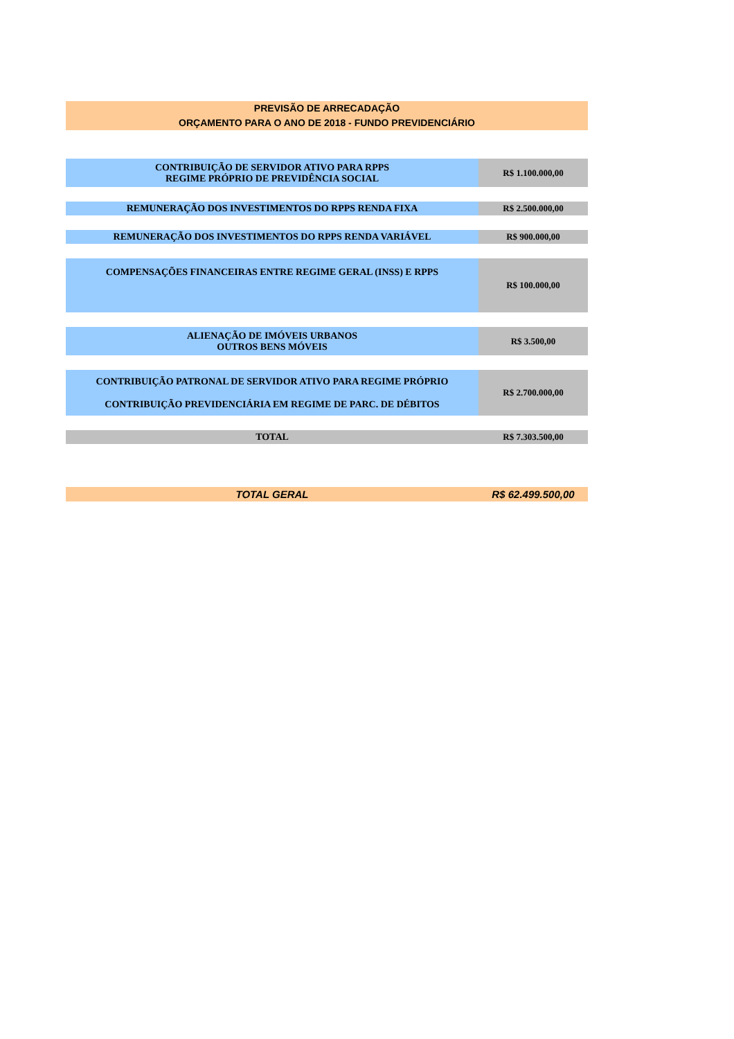PREVISÃO DE ARRECADAÇÃO
ORÇAMENTO PARA O ANO DE 2018 - FUNDO PREVIDENCIÁRIO
| CONTRIBUIÇÃO DE SERVIDOR ATIVO PARA RPPS REGIME PRÓPRIO DE PREVIDÊNCIA SOCIAL | R$ 1.100.000,00 |
| REMUNERAÇÃO DOS INVESTIMENTOS DO RPPS RENDA FIXA | R$ 2.500.000,00 |
| REMUNERAÇÃO DOS INVESTIMENTOS DO RPPS RENDA VARIÁVEL | R$ 900.000,00 |
| COMPENSAÇÕES FINANCEIRAS ENTRE REGIME GERAL (INSS) E RPPS | R$ 100.000,00 |
| ALIENAÇÃO DE IMÓVEIS URBANOS OUTROS BENS MÓVEIS | R$ 3.500,00 |
| CONTRIBUIÇÃO PATRONAL DE SERVIDOR ATIVO PARA REGIME PRÓPRIO CONTRIBUIÇÃO PREVIDENCIÁRIA EM REGIME DE PARC. DE DÉBITOS | R$ 2.700.000,00 |
| TOTAL | R$ 7.303.500,00 |
TOTAL GERAL R$ 62.499.500,00